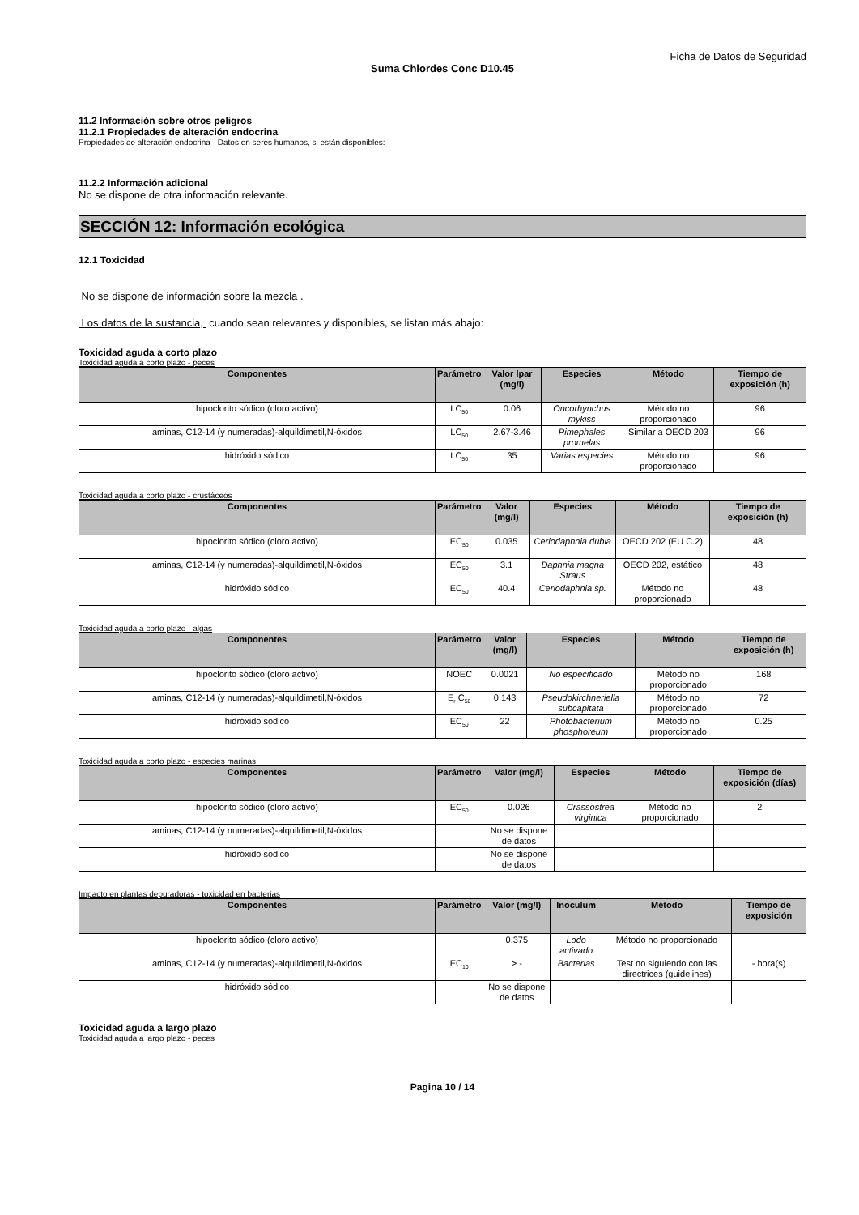Ficha de Datos de Seguridad
Suma Chlordes Conc D10.45
11.2 Información sobre otros peligros
11.2.1 Propiedades de alteración endocrina
Propiedades de alteración endocrina - Datos en seres humanos, si están disponibles:
11.2.2 Información adicional
No se dispone de otra información relevante.
SECCIÓN 12: Información ecológica
12.1 Toxicidad
No se dispone de información sobre la mezcla .
Los datos de la sustancia, cuando sean relevantes y disponibles, se listan más abajo:
Toxicidad aguda a corto plazo
Toxicidad aguda a corto plazo - peces
| Componentes | Parámetro | Valor lpar (mg/l) | Especies | Método | Tiempo de exposición (h) |
| --- | --- | --- | --- | --- | --- |
| hipoclorito sódico (cloro activo) | LC<sub>50</sub> | 0.06 | Oncorhynchus mykiss | Método no proporcionado | 96 |
| aminas, C12-14 (y numeradas)-alquildimetil,N-óxidos | LC<sub>50</sub> | 2.67-3.46 | Pimephales promelas | Similar a OECD 203 | 96 |
| hidróxido sódico | LC<sub>50</sub> | 35 | Varias especies | Método no proporcionado | 96 |
Toxicidad aguda a corto plazo - crustáceos
| Componentes | Parámetro | Valor (mg/l) | Especies | Método | Tiempo de exposición (h) |
| --- | --- | --- | --- | --- | --- |
| hipoclorito sódico (cloro activo) | EC<sub>50</sub> | 0.035 | Ceriodaphnia dubia | OECD 202 (EU C.2) | 48 |
| aminas, C12-14 (y numeradas)-alquildimetil,N-óxidos | EC<sub>50</sub> | 3.1 | Daphnia magna Straus | OECD 202, estático | 48 |
| hidróxido sódico | EC<sub>50</sub> | 40.4 | Ceriodaphnia sp. | Método no proporcionado | 48 |
Toxicidad aguda a corto plazo - algas
| Componentes | Parámetro | Valor (mg/l) | Especies | Método | Tiempo de exposición (h) |
| --- | --- | --- | --- | --- | --- |
| hipoclorito sódico (cloro activo) | NOEC | 0.0021 | No especificado | Método no proporcionado | 168 |
| aminas, C12-14 (y numeradas)-alquildimetil,N-óxidos | E<sub>r</sub> C<sub>50</sub> | 0.143 | Pseudokirchneriella subcapitata | Método no proporcionado | 72 |
| hidróxido sódico | EC<sub>50</sub> | 22 | Photobacterium phosphoreum | Método no proporcionado | 0.25 |
Toxicidad aguda a corto plazo - especies marinas
| Componentes | Parámetro | Valor (mg/l) | Especies | Método | Tiempo de exposición (días) |
| --- | --- | --- | --- | --- | --- |
| hipoclorito sódico (cloro activo) | EC<sub>50</sub> | 0.026 | Crassostrea virginica | Método no proporcionado | 2 |
| aminas, C12-14 (y numeradas)-alquildimetil,N-óxidos | | No se dispone de datos | | | |
| hidróxido sódico | | No se dispone de datos | | | |
Impacto en plantas depuradoras - toxicidad en bacterias
| Componentes | Parámetro | Valor (mg/l) | Inoculum | Método | Tiempo de exposición |
| --- | --- | --- | --- | --- | --- |
| hipoclorito sódico (cloro activo) | | 0.375 | Lodo activado | Método no proporcionado | |
| aminas, C12-14 (y numeradas)-alquildimetil,N-óxidos | EC<sub>10</sub> | > - | Bacterias | Test no siguiendo con las directrices (guidelines) | - hora(s) |
| hidróxido sódico | | No se dispone de datos | | | |
Toxicidad aguda a largo plazo
Toxicidad aguda a largo plazo - peces
Pagina 10 / 14